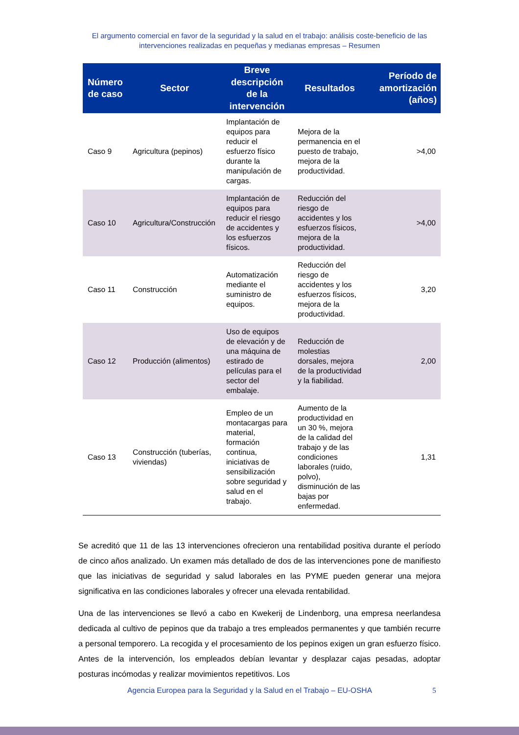El argumento comercial en favor de la seguridad y la salud en el trabajo: análisis coste-beneficio de las intervenciones realizadas en pequeñas y medianas empresas – Resumen
| Número de caso | Sector | Breve descripción de la intervención | Resultados | Período de amortización (años) |
| --- | --- | --- | --- | --- |
| Caso 9 | Agricultura (pepinos) | Implantación de equipos para reducir el esfuerzo físico durante la manipulación de cargas. | Mejora de la permanencia en el puesto de trabajo, mejora de la productividad. | >4,00 |
| Caso 10 | Agricultura/Construcción | Implantación de equipos para reducir el riesgo de accidentes y los esfuerzos físicos. | Reducción del riesgo de accidentes y los esfuerzos físicos, mejora de la productividad. | >4,00 |
| Caso 11 | Construcción | Automatización mediante el suministro de equipos. | Reducción del riesgo de accidentes y los esfuerzos físicos, mejora de la productividad. | 3,20 |
| Caso 12 | Producción (alimentos) | Uso de equipos de elevación y de una máquina de estirado de películas para el sector del embalaje. | Reducción de molestias dorsales, mejora de la productividad y la fiabilidad. | 2,00 |
| Caso 13 | Construcción (tuberías, viviendas) | Empleo de un montacargas para material, formación continua, iniciativas de sensibilización sobre seguridad y salud en el trabajo. | Aumento de la productividad en un 30 %, mejora de la calidad del trabajo y de las condiciones laborales (ruido, polvo), disminución de las bajas por enfermedad. | 1,31 |
Se acreditó que 11 de las 13 intervenciones ofrecieron una rentabilidad positiva durante el período de cinco años analizado. Un examen más detallado de dos de las intervenciones pone de manifiesto que las iniciativas de seguridad y salud laborales en las PYME pueden generar una mejora significativa en las condiciones laborales y ofrecer una elevada rentabilidad.
Una de las intervenciones se llevó a cabo en Kwekerij de Lindenborg, una empresa neerlandesa dedicada al cultivo de pepinos que da trabajo a tres empleados permanentes y que también recurre a personal temporero. La recogida y el procesamiento de los pepinos exigen un gran esfuerzo físico. Antes de la intervención, los empleados debían levantar y desplazar cajas pesadas, adoptar posturas incómodas y realizar movimientos repetitivos. Los
Agencia Europea para la Seguridad y la Salud en el Trabajo – EU-OSHA 5